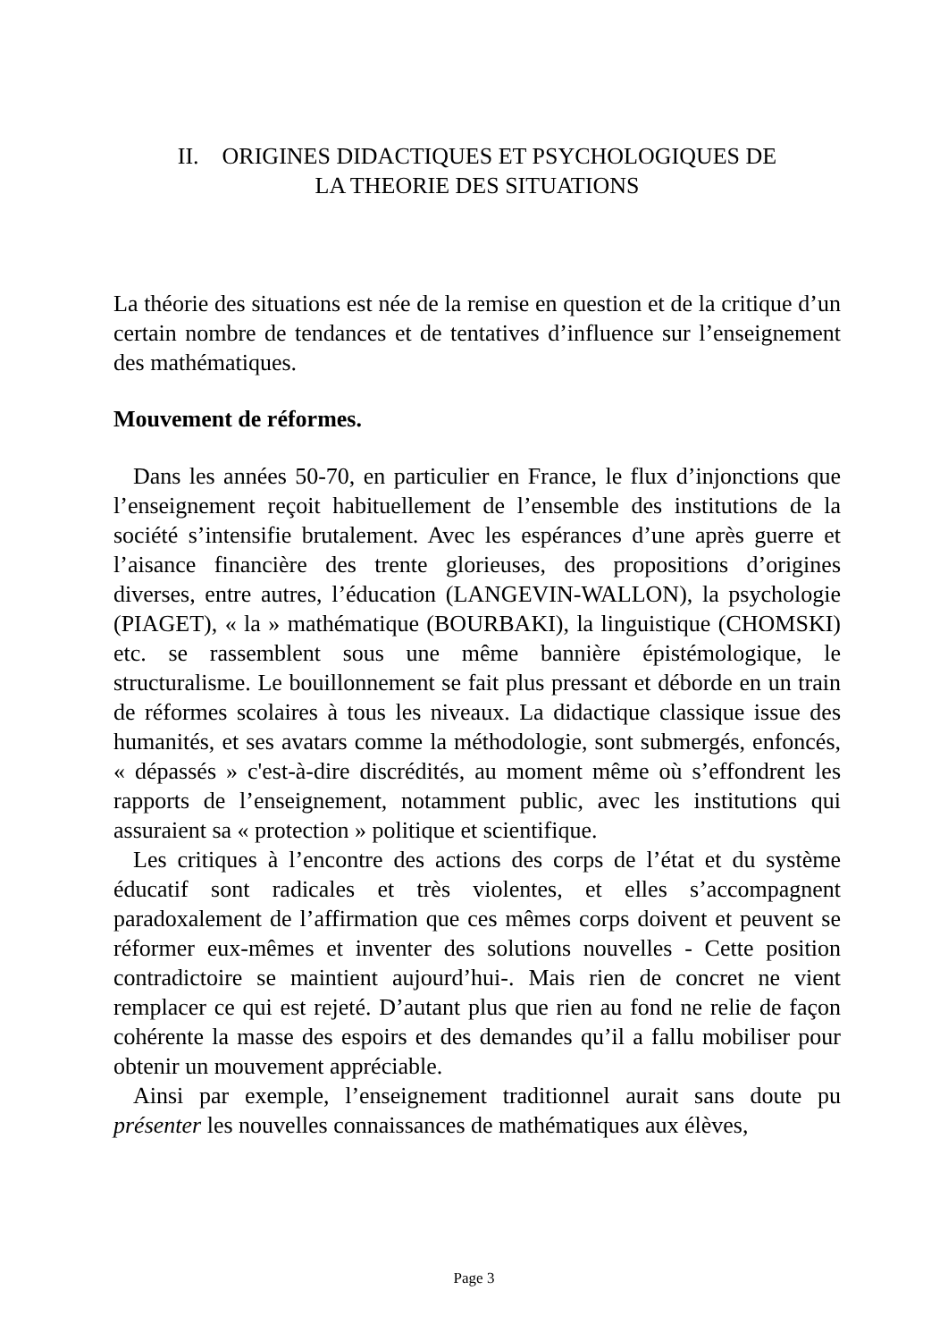II. ORIGINES DIDACTIQUES ET PSYCHOLOGIQUES DE
LA THEORIE DES SITUATIONS
La théorie des situations est née de la remise en question et de la critique d’un certain nombre de tendances et de tentatives d’influence sur l’enseignement des mathématiques.
Mouvement de réformes.
Dans les années 50-70, en particulier en France, le flux d’injonctions que l’enseignement reçoit habituellement de l’ensemble des institutions de la société s’intensifie brutalement. Avec les espérances d’une après guerre et l’aisance financière des trente glorieuses, des propositions d’origines diverses, entre autres, l’éducation (LANGEVIN-WALLON), la psychologie (PIAGET), « la » mathématique (BOURBAKI), la linguistique (CHOMSKI) etc. se rassemblent sous une même bannière épistémologique, le structuralisme. Le bouillonnement se fait plus pressant et déborde en un train de réformes scolaires à tous les niveaux. La didactique classique issue des humanités, et ses avatars comme la méthodologie, sont submergés, enfoncés, « dépassés » c'est-à-dire discrédités, au moment même où s’effondrent les rapports de l’enseignement, notamment public, avec les institutions qui assuraient sa « protection » politique et scientifique.
Les critiques à l’encontre des actions des corps de l’état et du système éducatif sont radicales et très violentes, et elles s’accompagnent paradoxalement de l’affirmation que ces mêmes corps doivent et peuvent se réformer eux-mêmes et inventer des solutions nouvelles - Cette position contradictoire se maintient aujourd’hui-. Mais rien de concret ne vient remplacer ce qui est rejeté. D’autant plus que rien au fond ne relie de façon cohérente la masse des espoirs et des demandes qu’il a fallu mobiliser pour obtenir un mouvement appréciable.
Ainsi par exemple, l’enseignement traditionnel aurait sans doute pu présenter les nouvelles connaissances de mathématiques aux élèves,
Page 3